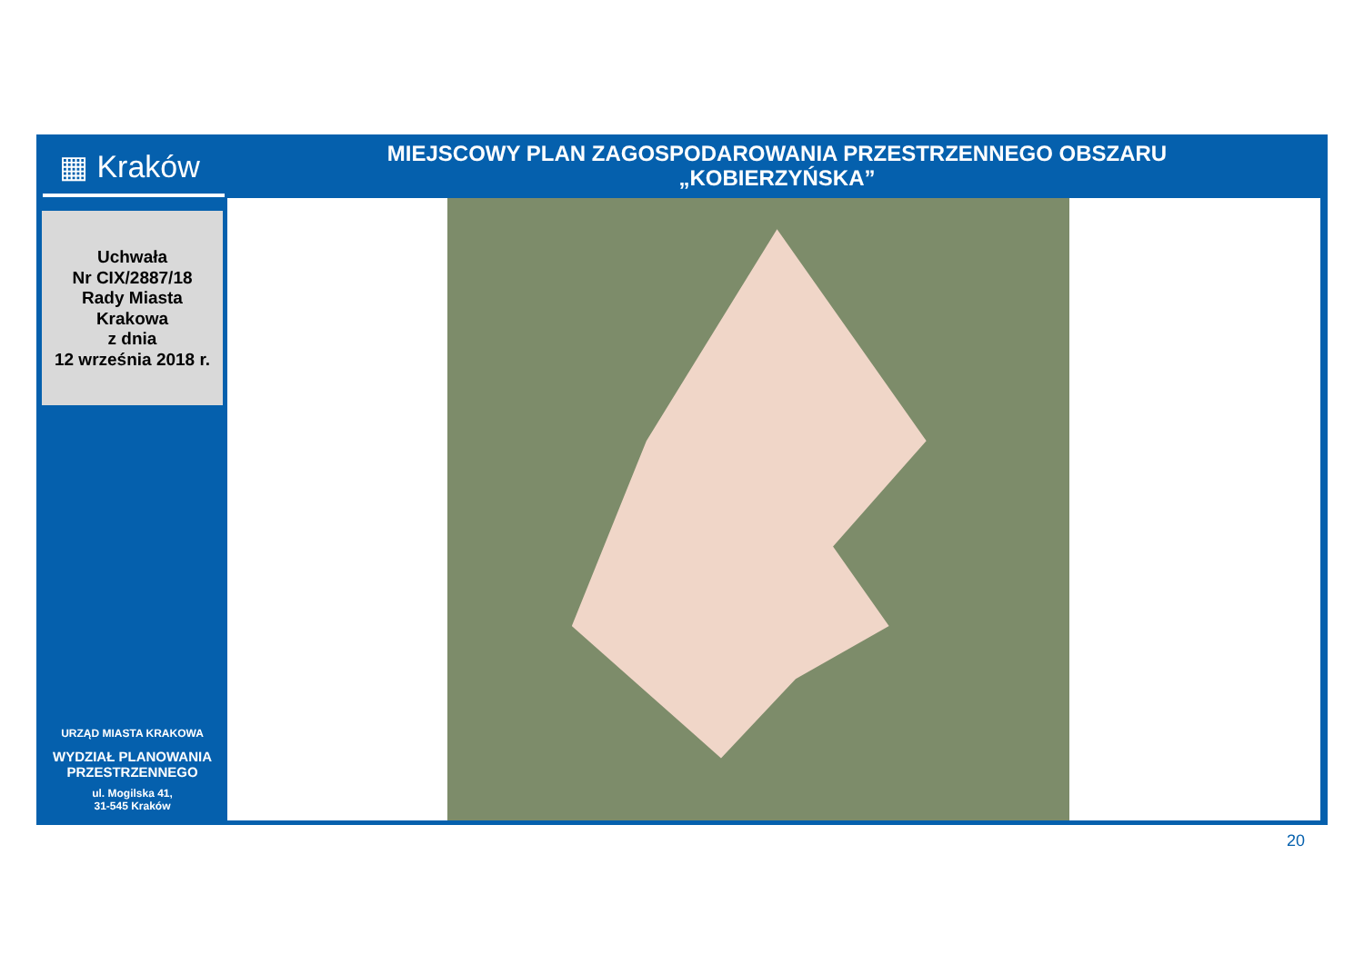▦ Kraków
MIEJSCOWY PLAN ZAGOSPODAROWANIA PRZESTRZENNEGO OBSZARU
„KOBIERZYŃSKA”
Uchwała
Nr CIX/2887/18
Rady Miasta
Krakowa
z dnia
12 września 2018 r.
URZĄD MIASTA KRAKOWA
WYDZIAŁ PLANOWANIA
PRZESTRZENNEGO
ul. Mogilska 41,
31-545 Kraków
20